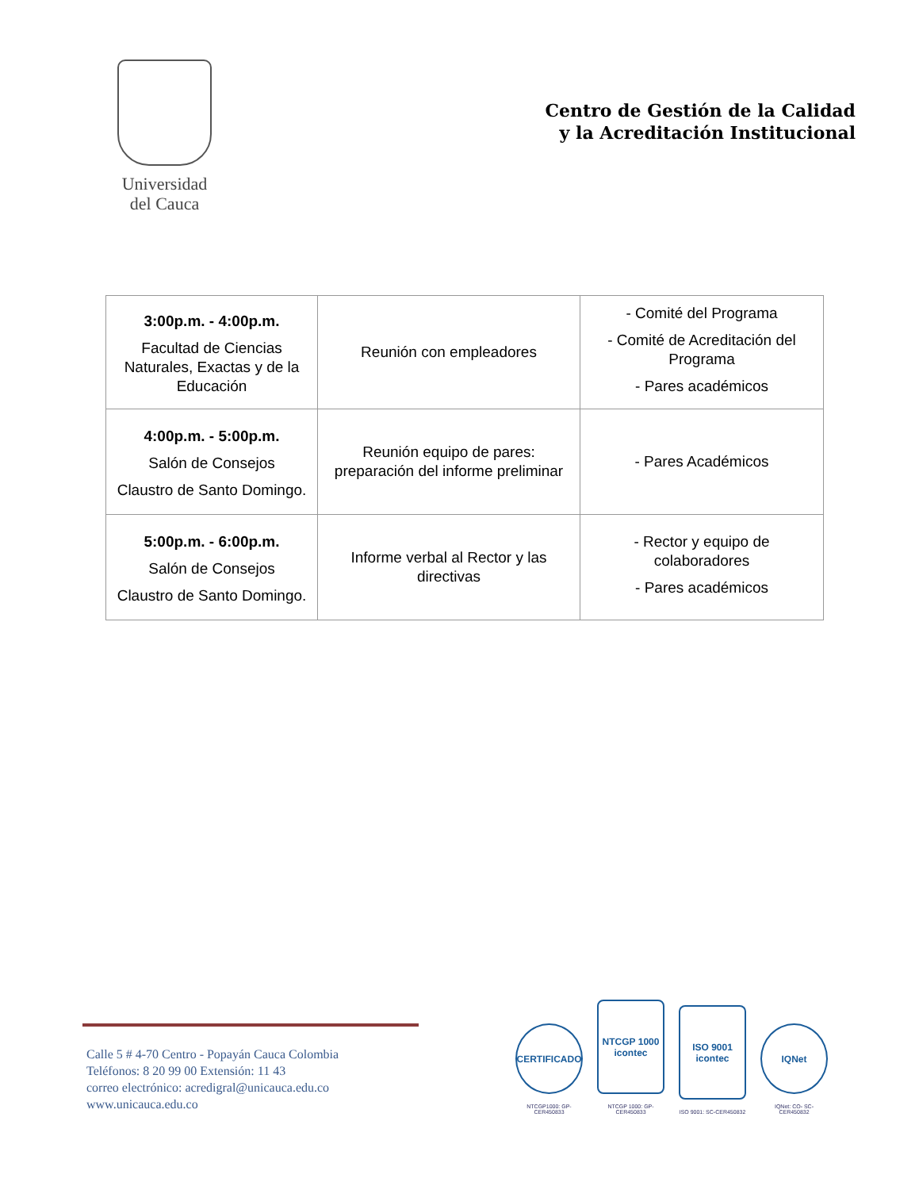Universidad
del Cauca
Centro de Gestión de la Calidad
y la Acreditación Institucional
| 3:00p.m. - 4:00p.m. Facultad de Ciencias Naturales, Exactas y de la Educación | Reunión con empleadores | - Comité del Programa - Comité de Acreditación del Programa - Pares académicos |
| 4:00p.m. - 5:00p.m. Salón de Consejos Claustro de Santo Domingo. | Reunión equipo de pares: preparación del informe preliminar | - Pares Académicos |
| 5:00p.m. - 6:00p.m. Salón de Consejos Claustro de Santo Domingo. | Informe verbal al Rector y las directivas | - Rector y equipo de colaboradores - Pares académicos |
Calle 5 # 4-70 Centro - Popayán Cauca Colombia
Teléfonos: 8 20 99 00 Extensión: 11 43
correo electrónico: acredigral@unicauca.edu.co
www.unicauca.edu.co
CERTIFICADO
NTCGP1000: GP-CER450833
NTCGP 1000 icontec
NTCGP 1000: GP-CER450833
ISO 9001 icontec
ISO 9001: SC-CER450832
IQNet
IQNet: CO- SC-CER450832